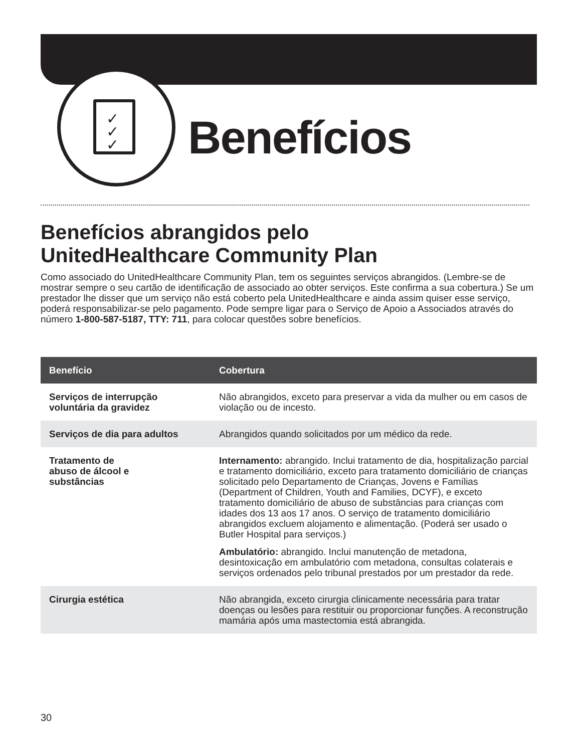✓
✓
✓
Benefícios
Benefícios abrangidos pelo
UnitedHealthcare Community Plan
Como associado do UnitedHealthcare Community Plan, tem os seguintes serviços abrangidos. (Lembre-se de mostrar sempre o seu cartão de identificação de associado ao obter serviços. Este confirma a sua cobertura.) Se um prestador lhe disser que um serviço não está coberto pela UnitedHealthcare e ainda assim quiser esse serviço, poderá responsabilizar-se pelo pagamento. Pode sempre ligar para o Serviço de Apoio a Associados através do número 1-800-587-5187, TTY: 711, para colocar questões sobre benefícios.
| Benefício | Cobertura |
| --- | --- |
| Serviços de interrupção voluntária da gravidez | Não abrangidos, exceto para preservar a vida da mulher ou em casos de violação ou de incesto. |
| Serviços de dia para adultos | Abrangidos quando solicitados por um médico da rede. |
| Tratamento de abuso de álcool e substâncias | Internamento: abrangido. Inclui tratamento de dia, hospitalização parcial e tratamento domiciliário, exceto para tratamento domiciliário de crianças solicitado pelo Departamento de Crianças, Jovens e Famílias (Department of Children, Youth and Families, DCYF), e exceto tratamento domiciliário de abuso de substâncias para crianças com idades dos 13 aos 17 anos. O serviço de tratamento domiciliário abrangidos excluem alojamento e alimentação. (Poderá ser usado o Butler Hospital para serviços.) Ambulatório: abrangido. Inclui manutenção de metadona, desintoxicação em ambulatório com metadona, consultas colaterais e serviços ordenados pelo tribunal prestados por um prestador da rede. |
| Cirurgia estética | Não abrangida, exceto cirurgia clinicamente necessária para tratar doenças ou lesões para restituir ou proporcionar funções. A reconstrução mamária após uma mastectomia está abrangida. |
30